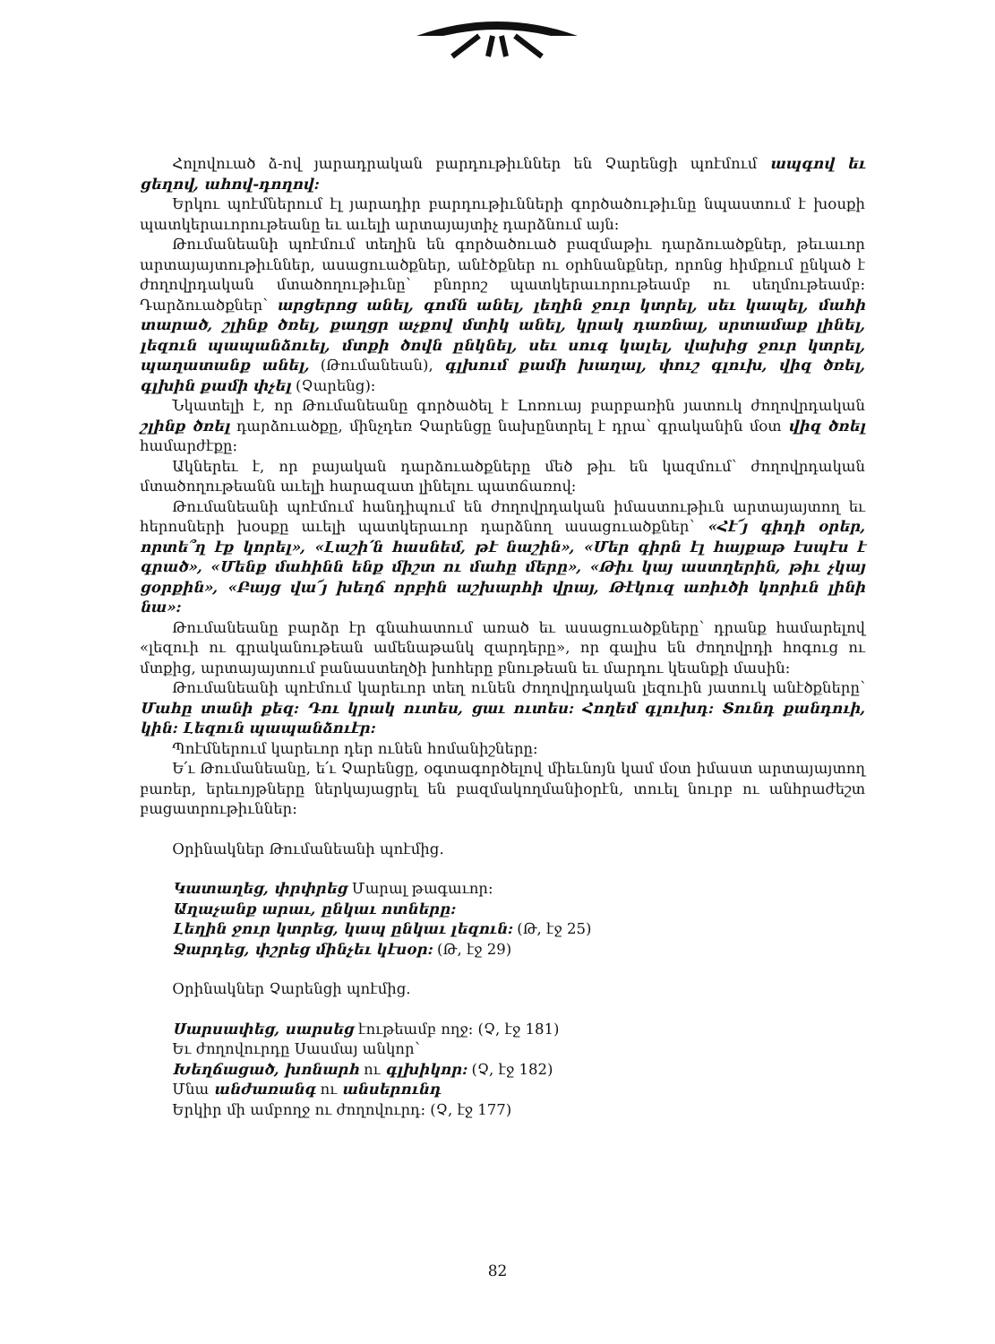Հոլովուած ձ-ով յարադրական բարդութիւններ են Չարենցի պոէմում ապգով եւ ցեղով, ահով-դողով:
Երկու պոէմներում էլ յարադիր բարդութիւնների գործածութիւնը նպաստում է խօսքի պատկերաւորութեանը եւ աւելի արտայայտիչ դարձնում այն:
Թումանեանի պոէմում տեղին են գործածուած բազմաթիւ դարձուածքներ, թեւաւոր արտայայտութիւններ, ասացուածքներ, անէծքներ ու օրհնանքներ, որոնց հիմքում ընկած է ժողովրդական մտածողութիւնը՝ բնորոշ պատկերաւորութեամբ ու սեղմութեամբ: Դարձուածքներ՝ արցերոց անել, գոմն անել, լեղին ջուր կտրել, սեւ կապել, մահի տարած, շլինք ծռել, քաղցր աչքով մտիկ անել, կրակ դառնալ, սրտամաք լինել, լեզուն պապանձուել, մտքի ծովն ընկնել, սեւ սուգ կալել, վախից ջուր կտրել, պաղատանք անել, (Թումանեան), գլխում քամի խաղալ, փուշ գլուխ, վիզ ծռել, գլխին քամի փչել (Չարենց):
Նկատելի է, որ Թումանեանը գործածել է Լոռուայ բարբառին յատուկ ժողովրդական շլինք ծռել դարձուածքը, մինչդեռ Չարենցը նախընտրել է դրա՝ գրականին մօտ վիզ ծռել համարժէքը:
Ակներեւ է, որ բայական դարձուածքները մեծ թիւ են կազմում՝ ժողովրդական մտածողութեանն աւելի հարազատ լինելու պատճառով:
Թումանեանի պոէմում հանդիպում են ժողովրդական իմաստութիւն արտայայտող եւ հերոսների խօսքը աւելի պատկերաւոր դարձնող ասացուածքներ՝ «Հէ՜յ գիդի օրեր, որտե՞ղ էք կորել», «Լաշի՛ն հասնեմ, թէ նաշին», «Մեր գիրն էլ հայքաթ էսպէս է գրած», «Մենք մահինն ենք միշտ ու մահը մերը», «Թիւ կայ աստղերին, թիւ չկայ ցօրքին», «Բայց վա՜յ խեղճ որբին աշխարհի վրայ, Թէկուզ առիւծի կորիւն լինի նա»:
Թումանեանը բարձր էր գնահատում առած եւ ասացուածքները՝ դրանք համարելով «լեզուի ու գրականութեան ամենաթանկ զարդերը», որ գալիս են ժողովրդի հոգուց ու մտքից, արտայայտում բանաստեղծի խոհերը բնութեան եւ մարդու կեանքի մասին:
Թումանեանի պոէմում կարեւոր տեղ ունեն ժողովրդական լեզուին յատուկ անէծքները՝ Մահը տանի քեզ: Դու կրակ ուտես, ցաւ ուտես: Հողեմ գլուխդ: Տունդ քանդուի, կին: Լեզուն պապանձուէր:
Պոէմներում կարեւոր դեր ունեն հոմանիշները:
Ե՛ւ Թումանեանը, ե՛ւ Չարենցը, օգտագործելով միեւնոյն կամ մօտ իմաստ արտայայտող բառեր, երեւոյթները ներկայացրել են բազմակողմանիօրէն, տուել նուրբ ու անհրաժեշտ բացատրութիւններ:
Օրինակներ Թումանեանի պոէմից.
Կատաղեց, փրփրեց Մարալ թագաւոր:
Աղաչանք արաւ, ընկաւ ոտները:
Լեղին ջուր կտրեց, կապ ընկաւ լեզուն: (Թ, էջ 25)
Ջարդեց, փշրեց մինչեւ կէսօր: (Թ, էջ 29)
Օրինակներ Չարենցի պոէմից.
Սարսափեց, սարսեց էութեամբ ողջ: (Չ, էջ 181)
Եւ ժողովուրդը Սասմայ անկոր՝
Խեղճացած, խոնարհ ու գլխիկոր: (Չ, էջ 182)
Մնա անժառանգ ու անսերունդ
Երկիր մի ամբողջ ու ժողովուրդ: (Չ, էջ 177)
82